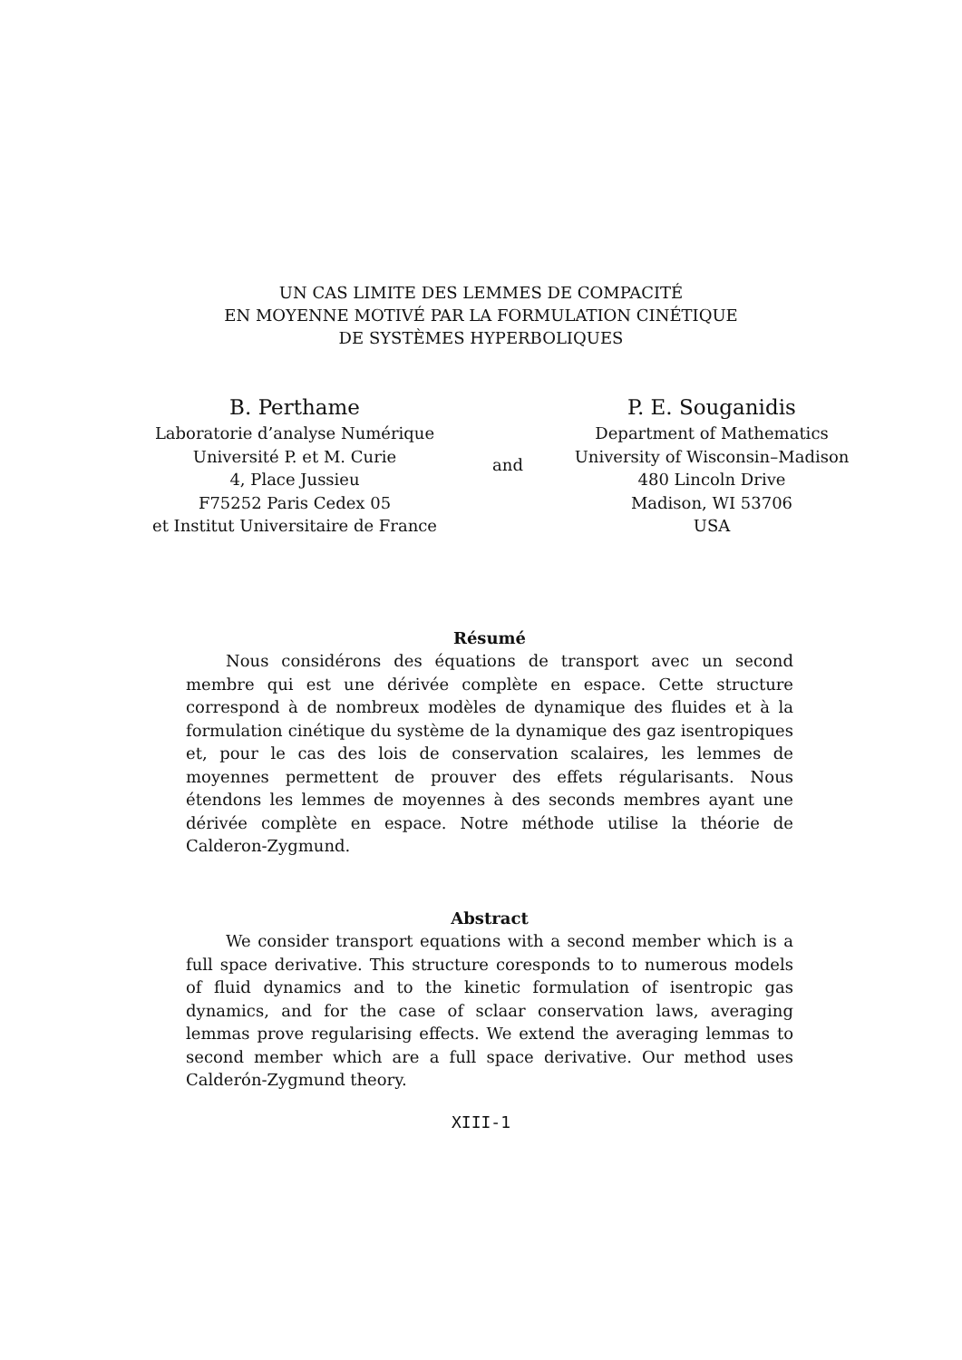UN CAS LIMITE DES LEMMES DE COMPACITÉ
EN MOYENNE MOTIVÉ PAR LA FORMULATION CINÉTIQUE
DE SYSTÈMES HYPERBOLIQUES
B. Perthame
Laboratorie d’analyse Numérique
Université P. et M. Curie
4, Place Jussieu
F75252 Paris Cedex 05
et Institut Universitaire de France
and
P. E. Souganidis
Department of Mathematics
University of Wisconsin–Madison
480 Lincoln Drive
Madison, WI 53706
USA
Résumé
Nous considérons des équations de transport avec un second membre qui est une dérivée complète en espace. Cette structure correspond à de nombreux modèles de dynamique des fluides et à la formulation cinétique du système de la dynamique des gaz isentropiques et, pour le cas des lois de conservation scalaires, les lemmes de moyennes permettent de prouver des effets régularisants. Nous étendons les lemmes de moyennes à des seconds membres ayant une dérivée complète en espace. Notre méthode utilise la théorie de Calderon-Zygmund.
Abstract
We consider transport equations with a second member which is a full space derivative. This structure coresponds to to numerous models of fluid dynamics and to the kinetic formulation of isentropic gas dynamics, and for the case of sclaar conservation laws, averaging lemmas prove regularising effects. We extend the averaging lemmas to second member which are a full space derivative. Our method uses Calderón-Zygmund theory.
XIII-1